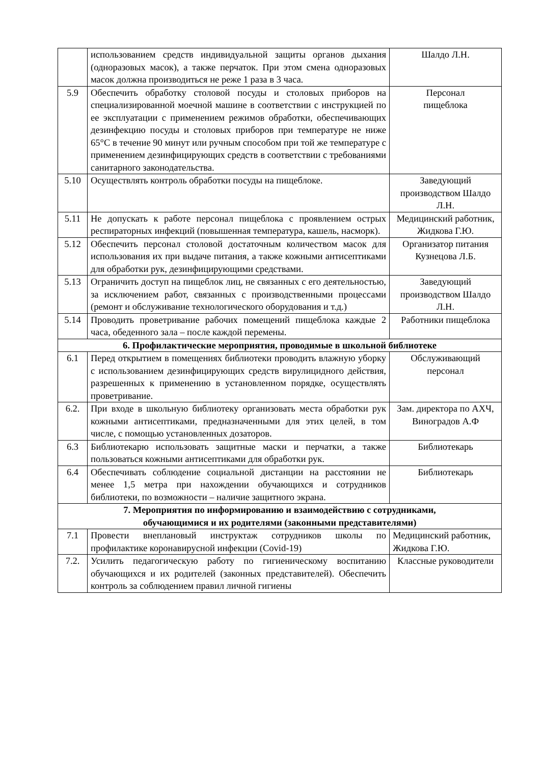| | использованием средств индивидуальной защиты органов дыхания (одноразовых масок), а также перчаток. При этом смена одноразовых масок должна производиться не реже 1 раза в 3 часа. | Шалдо Л.Н. |
| 5.9 | Обеспечить обработку столовой посуды и столовых приборов на специализированной моечной машине в соответствии с инструкцией по ее эксплуатации с применением режимов обработки, обеспечивающих дезинфекцию посуды и столовых приборов при температуре не ниже 65°С в течение 90 минут или ручным способом при той же температуре с применением дезинфицирующих средств в соответствии с требованиями санитарного законодательства. | Персонал пищеблока |
| 5.10 | Осуществлять контроль обработки посуды на пищеблоке. | Заведующий производством Шалдо Л.Н. |
| 5.11 | Не допускать к работе персонал пищеблока с проявлением острых респираторных инфекций (повышенная температура, кашель, насморк). | Медицинский работник, Жидкова Г.Ю. |
| 5.12 | Обеспечить персонал столовой достаточным количеством масок для использования их при выдаче питания, а также кожными антисептиками для обработки рук, дезинфицирующими средствами. | Организатор питания Кузнецова Л.Б. |
| 5.13 | Ограничить доступ на пищеблок лиц, не связанных с его деятельностью, за исключением работ, связанных с производственными процессами (ремонт и обслуживание технологического оборудования и т.д.) | Заведующий производством Шалдо Л.Н. |
| 5.14 | Проводить проветривание рабочих помещений пищеблока каждые 2 часа, обеденного зала – после каждой перемены. | Работники пищеблока |
| 6. Профилактические мероприятия, проводимые в школьной библиотеке | | |
| 6.1 | Перед открытием в помещениях библиотеки проводить влажную уборку с использованием дезинфицирующих средств вирулицидного действия, разрешенных к применению в установленном порядке, осуществлять проветривание. | Обслуживающий персонал |
| 6.2. | При входе в школьную библиотеку организовать места обработки рук кожными антисептиками, предназначенными для этих целей, в том числе, с помощью установленных дозаторов. | Зам. директора по АХЧ, Виноградов А.Ф |
| 6.3 | Библиотекарю использовать защитные маски и перчатки, а также пользоваться кожными антисептиками для обработки рук. | Библиотекарь |
| 6.4 | Обеспечивать соблюдение социальной дистанции на расстоянии не менее 1,5 метра при нахождении обучающихся и сотрудников библиотеки, по возможности – наличие защитного экрана. | Библиотекарь |
| 7. Мероприятия по информированию и взаимодействию с сотрудниками, обучающимися и их родителями (законными представителями) | | |
| 7.1 | Провести внеплановый инструктаж сотрудников школы по профилактике коронавирусной инфекции (Covid-19) | Медицинский работник, Жидкова Г.Ю. |
| 7.2. | Усилить педагогическую работу по гигиеническому воспитанию обучающихся и их родителей (законных представителей). Обеспечить контроль за соблюдением правил личной гигиены | Классные руководители |